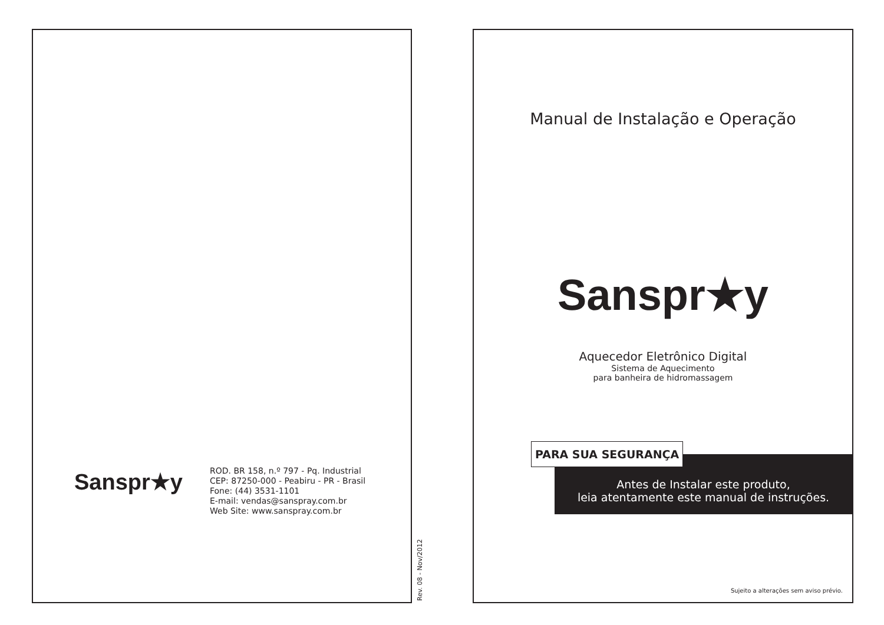Sanspr★y
ROD. BR 158, n.º 797 - Pq. Industrial
CEP: 87250-000 - Peabiru - PR - Brasil
Fone: (44) 3531-1101
E-mail: vendas@sanspray.com.br
Web Site: www.sanspray.com.br
Rev. 08 - Nov/2012
Manual de Instalação e Operação
Sanspr★y
Aquecedor Eletrônico Digital
Sistema de Aquecimento
para banheira de hidromassagem
PARA SUA SEGURANÇA
Antes de Instalar este produto,
leia atentamente este manual de instruções.
Sujeito a alterações sem aviso prévio.